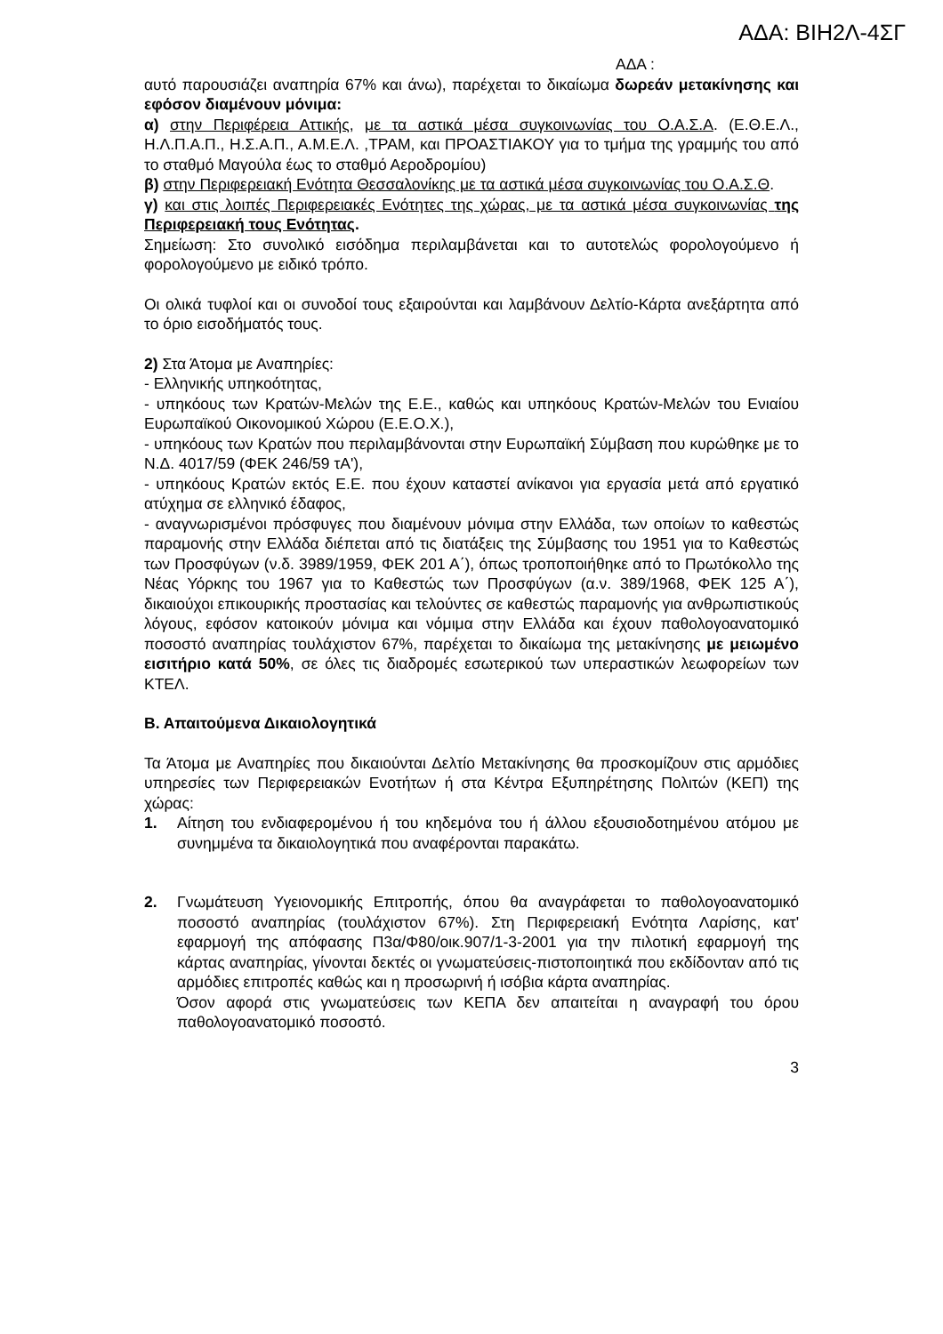ΑΔΑ: ΒΙΗ2Λ-4ΣΓ
ΑΔΑ :
αυτό παρουσιάζει αναπηρία 67% και άνω), παρέχεται το δικαίωμα δωρεάν μετακίνησης και εφόσον διαμένουν μόνιμα:
α) στην Περιφέρεια Αττικής, με τα αστικά μέσα συγκοινωνίας του Ο.Α.Σ.Α. (Ε.Θ.Ε.Λ., Η.Λ.Π.Α.Π., Η.Σ.Α.Π., Α.Μ.Ε.Λ. ,ΤΡΑΜ, και ΠΡΟΑΣΤΙΑΚΟΥ για το τμήμα της γραμμής του από το σταθμό Μαγούλα έως το σταθμό Αεροδρομίου)
β) στην Περιφερειακή Ενότητα Θεσσαλονίκης με τα αστικά μέσα συγκοινωνίας του Ο.Α.Σ.Θ.
γ) και στις λοιπές Περιφερειακές Ενότητες της χώρας, με τα αστικά μέσα συγκοινωνίας της Περιφερειακή τους Ενότητας.
Σημείωση: Στο συνολικό εισόδημα περιλαμβάνεται και το αυτοτελώς φορολογούμενο ή φορολογούμενο με ειδικό τρόπο.
Οι ολικά τυφλοί και οι συνοδοί τους εξαιρούνται και λαμβάνουν Δελτίο-Κάρτα ανεξάρτητα από το όριο εισοδήματός τους.
2) Στα Άτομα με Αναπηρίες:
- Ελληνικής υπηκοότητας,
- υπηκόους των Κρατών-Μελών της Ε.Ε., καθώς και υπηκόους Κρατών-Μελών του Ενιαίου Ευρωπαϊκού Οικονομικού Χώρου (Ε.Ε.Ο.Χ.),
- υπηκόους των Κρατών που περιλαμβάνονται στην Ευρωπαϊκή Σύμβαση που κυρώθηκε με το Ν.Δ. 4017/59 (ΦΕΚ 246/59 τΑ'),
- υπηκόους Κρατών εκτός Ε.Ε. που έχουν καταστεί ανίκανοι για εργασία μετά από εργατικό ατύχημα σε ελληνικό έδαφος,
- αναγνωρισμένοι πρόσφυγες που διαμένουν μόνιμα στην Ελλάδα, των οποίων το καθεστώς παραμονής στην Ελλάδα διέπεται από τις διατάξεις της Σύμβασης του 1951 για το Καθεστώς των Προσφύγων (ν.δ. 3989/1959, ΦΕΚ 201 Α΄), όπως τροποποιήθηκε από το Πρωτόκολλο της Νέας Υόρκης του 1967 για το Καθεστώς των Προσφύγων (α.ν. 389/1968, ΦΕΚ 125 Α΄), δικαιούχοι επικουρικής προστασίας και τελούντες σε καθεστώς παραμονής για ανθρωπιστικούς λόγους, εφόσον κατοικούν μόνιμα και νόμιμα στην Ελλάδα και έχουν παθολογοανατομικό ποσοστό αναπηρίας τουλάχιστον 67%, παρέχεται το δικαίωμα της μετακίνησης με μειωμένο εισιτήριο κατά 50%, σε όλες τις διαδρομές εσωτερικού των υπεραστικών λεωφορείων των ΚΤΕΛ.
Β. Απαιτούμενα Δικαιολογητικά
Τα Άτομα με Αναπηρίες που δικαιούνται Δελτίο Μετακίνησης θα προσκομίζουν στις αρμόδιες υπηρεσίες των Περιφερειακών Ενοτήτων ή στα Κέντρα Εξυπηρέτησης Πολιτών (ΚΕΠ) της χώρας:
1. Αίτηση του ενδιαφερομένου ή του κηδεμόνα του ή άλλου εξουσιοδοτημένου ατόμου με συνημμένα τα δικαιολογητικά που αναφέρονται παρακάτω.
2. Γνωμάτευση Υγειονομικής Επιτροπής, όπου θα αναγράφεται το παθολογοανατομικό ποσοστό αναπηρίας (τουλάχιστον 67%). Στη Περιφερειακή Ενότητα Λαρίσης, κατ' εφαρμογή της απόφασης Π3α/Φ80/οικ.907/1-3-2001 για την πιλοτική εφαρμογή της κάρτας αναπηρίας, γίνονται δεκτές οι γνωματεύσεις-πιστοποιητικά που εκδίδονταν από τις αρμόδιες επιτροπές καθώς και η προσωρινή ή ισόβια κάρτα αναπηρίας.
Όσον αφορά στις γνωματεύσεις των ΚΕΠΑ δεν απαιτείται η αναγραφή του όρου παθολογοανατομικό ποσοστό.
3